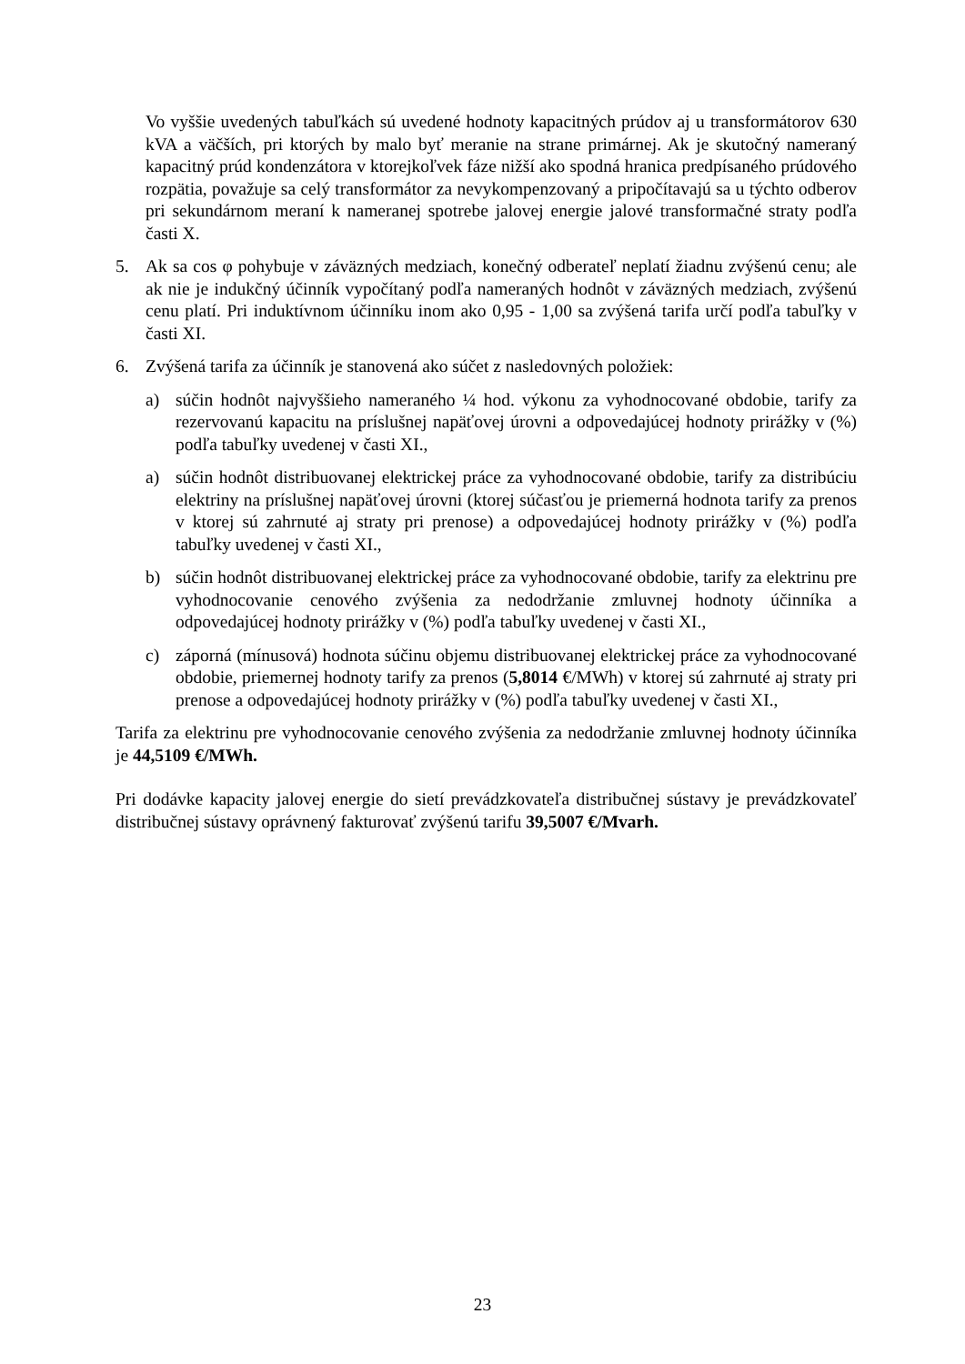Vo vyššie uvedených tabuľkách sú uvedené hodnoty kapacitných prúdov aj u transformátorov 630 kVA a väčších, pri ktorých by malo byť meranie na strane primárnej. Ak je skutočný nameraný kapacitný prúd kondenzátora v ktorejkoľvek fáze nižší ako spodná hranica predpísaného prúdového rozpätia, považuje sa celý transformátor za nevykompenzovaný a pripočítavajú sa u týchto odberov pri sekundárnom meraní k nameranej spotrebe jalovej energie jalové transformačné straty podľa časti X.
5. Ak sa cos φ pohybuje v záväzných medziach, konečný odberateľ neplatí žiadnu zvýšenú cenu; ale ak nie je indukčný účinník vypočítaný podľa nameraných hodnôt v záväzných medziach, zvýšenú cenu platí. Pri induktívnom účinníku inom ako 0,95 - 1,00 sa zvýšená tarifa určí podľa tabuľky v časti XI.
6. Zvýšená tarifa za účinník je stanovená ako súčet z nasledovných položiek:
a) súčin hodnôt najvyššieho nameraného ¼ hod. výkonu za vyhodnocované obdobie, tarify za rezervovanú kapacitu na príslušnej napäťovej úrovni a odpovedajúcej hodnoty prirážky v (%) podľa tabuľky uvedenej v časti XI.,
a) súčin hodnôt distribuovanej elektrickej práce za vyhodnocované obdobie, tarify za distribúciu elektriny na príslušnej napäťovej úrovni (ktorej súčasťou je priemerná hodnota tarify za prenos v ktorej sú zahrnuté aj straty pri prenose) a odpovedajúcej hodnoty prirážky v (%) podľa tabuľky uvedenej v časti XI.,
b) súčin hodnôt distribuovanej elektrickej práce za vyhodnocované obdobie, tarify za elektrinu pre vyhodnocovanie cenového zvýšenia za nedodržanie zmluvnej hodnoty účinníka a odpovedajúcej hodnoty prirážky v (%) podľa tabuľky uvedenej v časti XI.,
c) záporná (mínusová) hodnota súčinu objemu distribuovanej elektrickej práce za vyhodnocované obdobie, priemernej hodnoty tarify za prenos (5,8014 €/MWh) v ktorej sú zahrnuté aj straty pri prenose a odpovedajúcej hodnoty prirážky v (%) podľa tabuľky uvedenej v časti XI.,
Tarifa za elektrinu pre vyhodnocovanie cenového zvýšenia za nedodržanie zmluvnej hodnoty účinníka je 44,5109 €/MWh.
Pri dodávke kapacity jalovej energie do sietí prevádzkovateľa distribučnej sústavy je prevádzkovateľ distribučnej sústavy oprávnený fakturovať zvýšenú tarifu 39,5007 €/Mvarh.
23